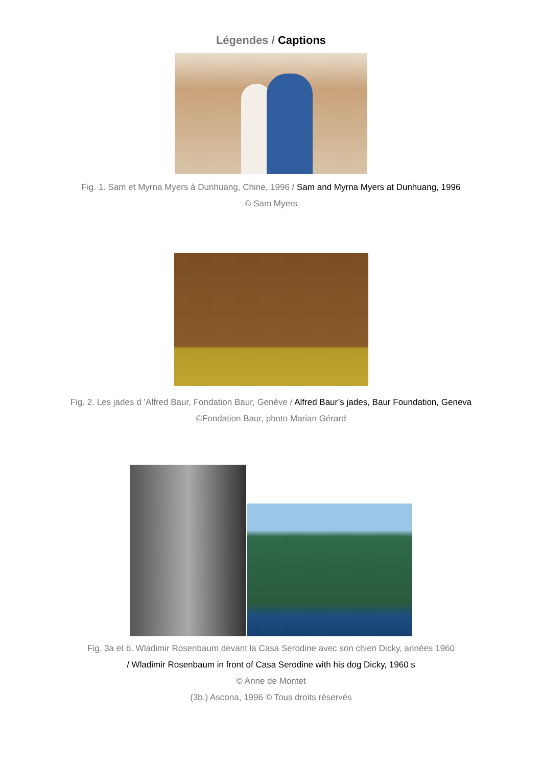Légendes / Captions
Fig. 1. Sam et Myrna Myers à Dunhuang, Chine, 1996 / Sam and Myrna Myers at Dunhuang, 1996
© Sam Myers
Fig. 2. Les jades d ’Alfred Baur, Fondation Baur, Genève / Alfred Baur’s jades, Baur Foundation, Geneva
©Fondation Baur, photo Marian Gérard
Fig. 3a et b. Wladimir Rosenbaum devant la Casa Serodine avec son chien Dicky, années 1960
/ Wladimir Rosenbaum in front of Casa Serodine with his dog Dicky, 1960 s
© Anne de Montet
(3b.) Ascona, 1996 © Tous droits réservés